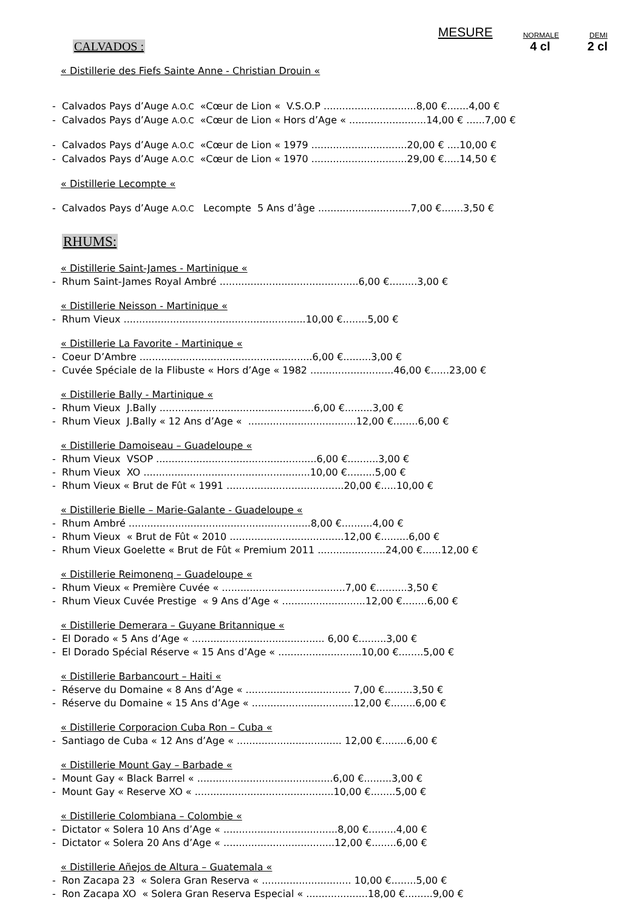CALVADOS :
MESURE NORMALE DEMI
4 cl 2 cl
« Distillerie des Fiefs Sainte Anne - Christian Drouin «
- Calvados Pays d’Auge A.O.C «Cœur de Lion « V.S.O.P ..............................8,00 €.......4,00 €
- Calvados Pays d’Auge A.O.C «Cœur de Lion « Hors d’Age « .........................14,00 € ......7,00 €
- Calvados Pays d’Auge A.O.C «Cœur de Lion « 1979 ...............................20,00 € ....10,00 €
- Calvados Pays d’Auge A.O.C «Cœur de Lion « 1970 ...............................29,00 €.....14,50 €
« Distillerie Lecompte «
- Calvados Pays d’Auge A.O.C Lecompte 5 Ans d’âge ..............................7,00 €.......3,50 €
RHUMS:
« Distillerie Saint-James - Martinique «
- Rhum Saint-James Royal Ambré .............................................6,00 €.........3,00 €
« Distillerie Neisson - Martinique «
- Rhum Vieux ...........................................................10,00 €........5,00 €
« Distillerie La Favorite - Martinique «
- Coeur D’Ambre ........................................................6,00 €.........3,00 €
- Cuvée Spéciale de la Flibuste « Hors d’Age « 1982 ...........................46,00 €......23,00 €
« Distillerie Bally - Martinique «
- Rhum Vieux J.Bally ..................................................6,00 €.........3,00 €
- Rhum Vieux J.Bally « 12 Ans d’Age « ...................................12,00 €........6,00 €
« Distillerie Damoiseau – Guadeloupe «
- Rhum Vieux VSOP ....................................................6,00 €..........3,00 €
- Rhum Vieux XO ......................................................10,00 €.........5,00 €
- Rhum Vieux « Brut de Fût « 1991 ......................................20,00 €.....10,00 €
« Distillerie Bielle – Marie-Galante - Guadeloupe «
- Rhum Ambré ...........................................................8,00 €..........4,00 €
- Rhum Vieux « Brut de Fût « 2010 .....................................12,00 €.........6,00 €
- Rhum Vieux Goelette « Brut de Fût « Premium 2011 ......................24,00 €......12,00 €
« Distillerie Reimonenq – Guadeloupe «
- Rhum Vieux « Première Cuvée « ........................................7,00 €..........3,50 €
- Rhum Vieux Cuvée Prestige « 9 Ans d’Age « ...........................12,00 €........6,00 €
« Distillerie Demerara – Guyane Britannique «
- El Dorado « 5 Ans d’Age « ........................................... 6,00 €.........3,00 €
- El Dorado Spécial Réserve « 15 Ans d’Age « ...........................10,00 €........5,00 €
« Distillerie Barbancourt – Haiti «
- Réserve du Domaine « 8 Ans d’Age « .................................. 7,00 €.........3,50 €
- Réserve du Domaine « 15 Ans d’Age « .................................12,00 €........6,00 €
« Distillerie Corporacion Cuba Ron – Cuba «
- Santiago de Cuba « 12 Ans d’Age « .................................. 12,00 €........6,00 €
« Distillerie Mount Gay – Barbade «
- Mount Gay « Black Barrel « ............................................6,00 €.........3,00 €
- Mount Gay « Reserve XO « .............................................10,00 €........5,00 €
« Distillerie Colombiana – Colombie «
- Dictator « Solera 10 Ans d’Age « .....................................8,00 €.........4,00 €
- Dictator « Solera 20 Ans d’Age « ....................................12,00 €........6,00 €
« Distillerie Añejos de Altura – Guatemala «
- Ron Zacapa 23 « Solera Gran Reserva « ............................. 10,00 €........5,00 €
- Ron Zacapa XO « Solera Gran Reserva Especial « ....................18,00 €.........9,00 €